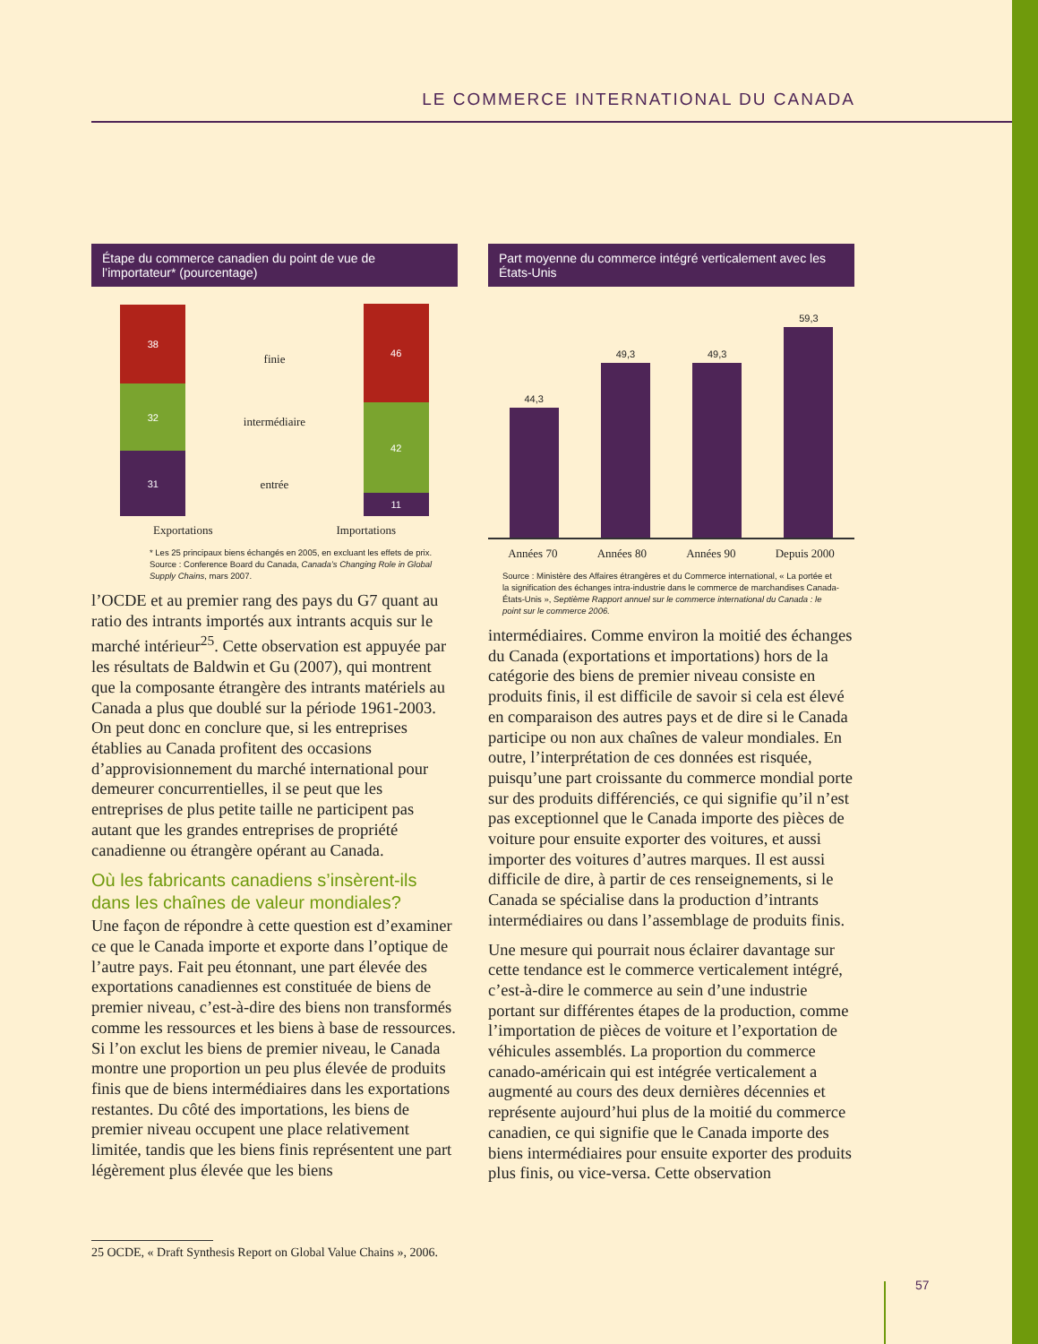LE COMMERCE INTERNATIONAL DU CANADA
Étape du commerce canadien du point de vue de l’importateur* (pourcentage)
38
32
31
finie
intermédiaire
entrée
46
42
11
Exportations Importations
* Les 25 principaux biens échangés en 2005, en excluant les effets de prix.
Source : Conference Board du Canada, Canada’s Changing Role in Global Supply Chains, mars 2007.
l’OCDE et au premier rang des pays du G7 quant au ratio des intrants importés aux intrants acquis sur le marché intérieur<sup>25</sup>. Cette observation est appuyée par les résultats de Baldwin et Gu (2007), qui montrent que la composante étrangère des intrants matériels au Canada a plus que doublé sur la période 1961-2003. On peut donc en conclure que, si les entreprises établies au Canada profitent des occasions d’approvisionnement du marché international pour demeurer concurrentielles, il se peut que les entreprises de plus petite taille ne participent pas autant que les grandes entreprises de propriété canadienne ou étrangère opérant au Canada.
Où les fabricants canadiens s’insèrent-ils dans les chaînes de valeur mondiales?
Une façon de répondre à cette question est d’examiner ce que le Canada importe et exporte dans l’optique de l’autre pays. Fait peu étonnant, une part élevée des exportations canadiennes est constituée de biens de premier niveau, c’est-à-dire des biens non transformés comme les ressources et les biens à base de ressources. Si l’on exclut les biens de premier niveau, le Canada montre une proportion un peu plus élevée de produits finis que de biens intermédiaires dans les exportations restantes. Du côté des importations, les biens de premier niveau occupent une place relativement limitée, tandis que les biens finis représentent une part légèrement plus élevée que les biens
Part moyenne du commerce intégré verticalement avec les États-Unis
44,3
49,3
49,3
59,3
Années 70 Années 80 Années 90 Depuis 2000
Source : Ministère des Affaires étrangères et du Commerce international, « La portée et la signification des échanges intra-industrie dans le commerce de marchandises Canada-États-Unis », Septième Rapport annuel sur le commerce international du Canada : le point sur le commerce 2006.
intermédiaires. Comme environ la moitié des échanges du Canada (exportations et importations) hors de la catégorie des biens de premier niveau consiste en produits finis, il est difficile de savoir si cela est élevé en comparaison des autres pays et de dire si le Canada participe ou non aux chaînes de valeur mondiales. En outre, l’interprétation de ces données est risquée, puisqu’une part croissante du commerce mondial porte sur des produits différenciés, ce qui signifie qu’il n’est pas exceptionnel que le Canada importe des pièces de voiture pour ensuite exporter des voitures, et aussi importer des voitures d’autres marques. Il est aussi difficile de dire, à partir de ces renseignements, si le Canada se spécialise dans la production d’intrants intermédiaires ou dans l’assemblage de produits finis.
Une mesure qui pourrait nous éclairer davantage sur cette tendance est le commerce verticalement intégré, c’est-à-dire le commerce au sein d’une industrie portant sur différentes étapes de la production, comme l’importation de pièces de voiture et l’exportation de véhicules assemblés. La proportion du commerce canado-américain qui est intégrée verticalement a augmenté au cours des deux dernières décennies et représente aujourd’hui plus de la moitié du commerce canadien, ce qui signifie que le Canada importe des biens intermédiaires pour ensuite exporter des produits plus finis, ou vice-versa. Cette observation
25 OCDE, « Draft Synthesis Report on Global Value Chains », 2006.
57